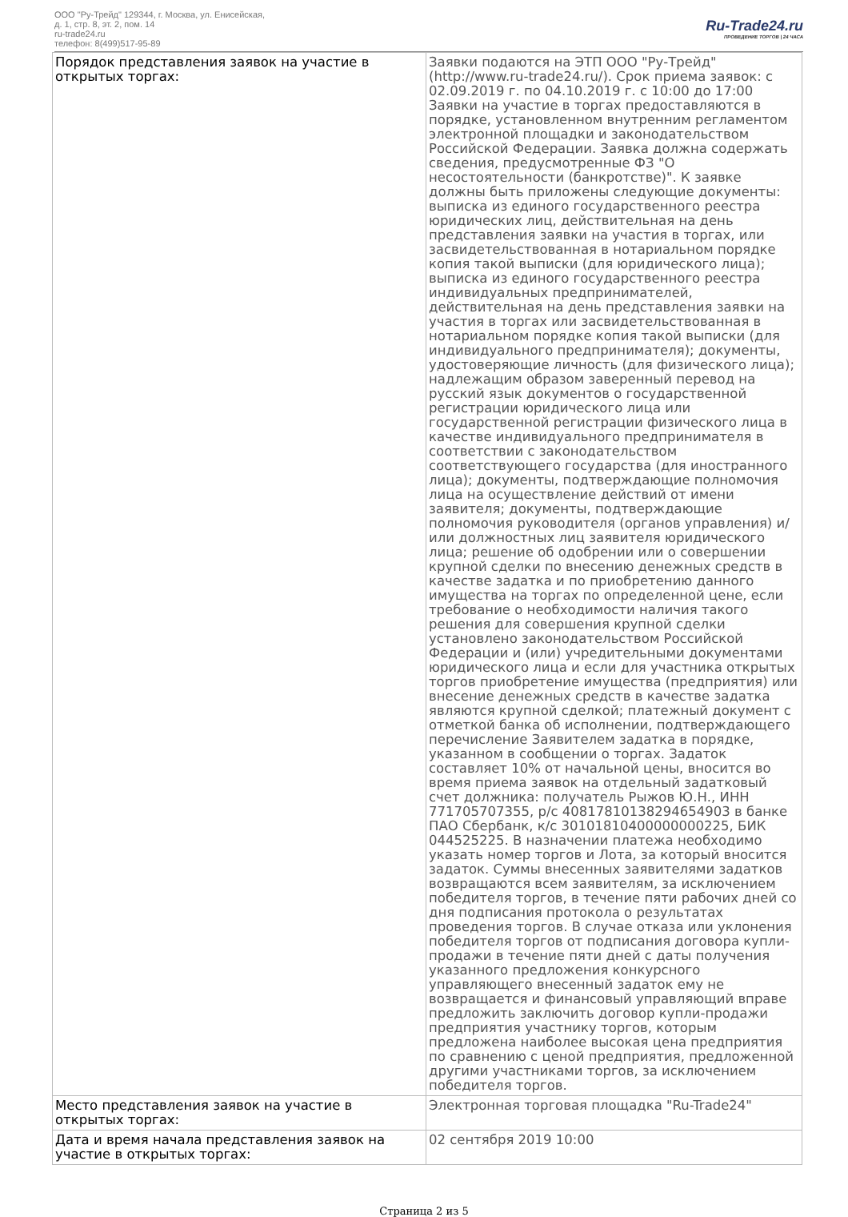ООО "Ру-Трейд" 129344, г. Москва, ул. Енисейская,
д. 1, стр. 8, эт. 2, пом. 14
ru-trade24.ru
телефон: 8(499)517-95-89
Ru-Trade24.ru
ПРОВЕДЕНИЕ ТОРГОВ | 24 ЧАСА
| Порядок представления заявок на участие в открытых торгах: | Заявки подаются на ЭТП ООО "Ру-Трейд" (http://www.ru-trade24.ru/). Срок приема заявок: с 02.09.2019 г. по 04.10.2019 г. с 10:00 до 17:00 Заявки на участие в торгах предоставляются в порядке, установленном внутренним регламентом электронной площадки и законодательством Российской Федерации. Заявка должна содержать сведения, предусмотренные ФЗ "О несостоятельности (банкротстве)". К заявке должны быть приложены следующие документы: выписка из единого государственного реестра юридических лиц, действительная на день представления заявки на участия в торгах, или засвидетельствованная в нотариальном порядке копия такой выписки (для юридического лица); выписка из единого государственного реестра индивидуальных предпринимателей, действительная на день представления заявки на участия в торгах или засвидетельствованная в нотариальном порядке копия такой выписки (для индивидуального предпринимателя); документы, удостоверяющие личность (для физического лица); надлежащим образом заверенный перевод на русский язык документов о государственной регистрации юридического лица или государственной регистрации физического лица в качестве индивидуального предпринимателя в соответствии с законодательством соответствующего государства (для иностранного лица); документы, подтверждающие полномочия лица на осуществление действий от имени заявителя; документы, подтверждающие полномочия руководителя (органов управления) и/или должностных лиц заявителя юридического лица; решение об одобрении или о совершении крупной сделки по внесению денежных средств в качестве задатка и по приобретению данного имущества на торгах по определенной цене, если требование о необходимости наличия такого решения для совершения крупной сделки установлено законодательством Российской Федерации и (или) учредительными документами юридического лица и если для участника открытых торгов приобретение имущества (предприятия) или внесение денежных средств в качестве задатка являются крупной сделкой; платежный документ с отметкой банка об исполнении, подтверждающего перечисление Заявителем задатка в порядке, указанном в сообщении о торгах. Задаток составляет 10% от начальной цены, вносится во время приема заявок на отдельный задатковый счет должника: получатель Рыжов Ю.Н., ИНН 771705707355, р/с 40817810138294654903 в банке ПАО Сбербанк, к/с 30101810400000000225, БИК 044525225. В назначении платежа необходимо указать номер торгов и Лота, за который вносится задаток. Суммы внесенных заявителями задатков возвращаются всем заявителям, за исключением победителя торгов, в течение пяти рабочих дней со дня подписания протокола о результатах проведения торгов. В случае отказа или уклонения победителя торгов от подписания договора купли-продажи в течение пяти дней с даты получения указанного предложения конкурсного управляющего внесенный задаток ему не возвращается и финансовый управляющий вправе предложить заключить договор купли-продажи предприятия участнику торгов, которым предложена наиболее высокая цена предприятия по сравнению с ценой предприятия, предложенной другими участниками торгов, за исключением победителя торгов. |
| Место представления заявок на участие в открытых торгах: | Электронная торговая площадка "Ru-Trade24" |
| Дата и время начала представления заявок на участие в открытых торгах: | 02 сентября 2019 10:00 |
Страница 2 из 5